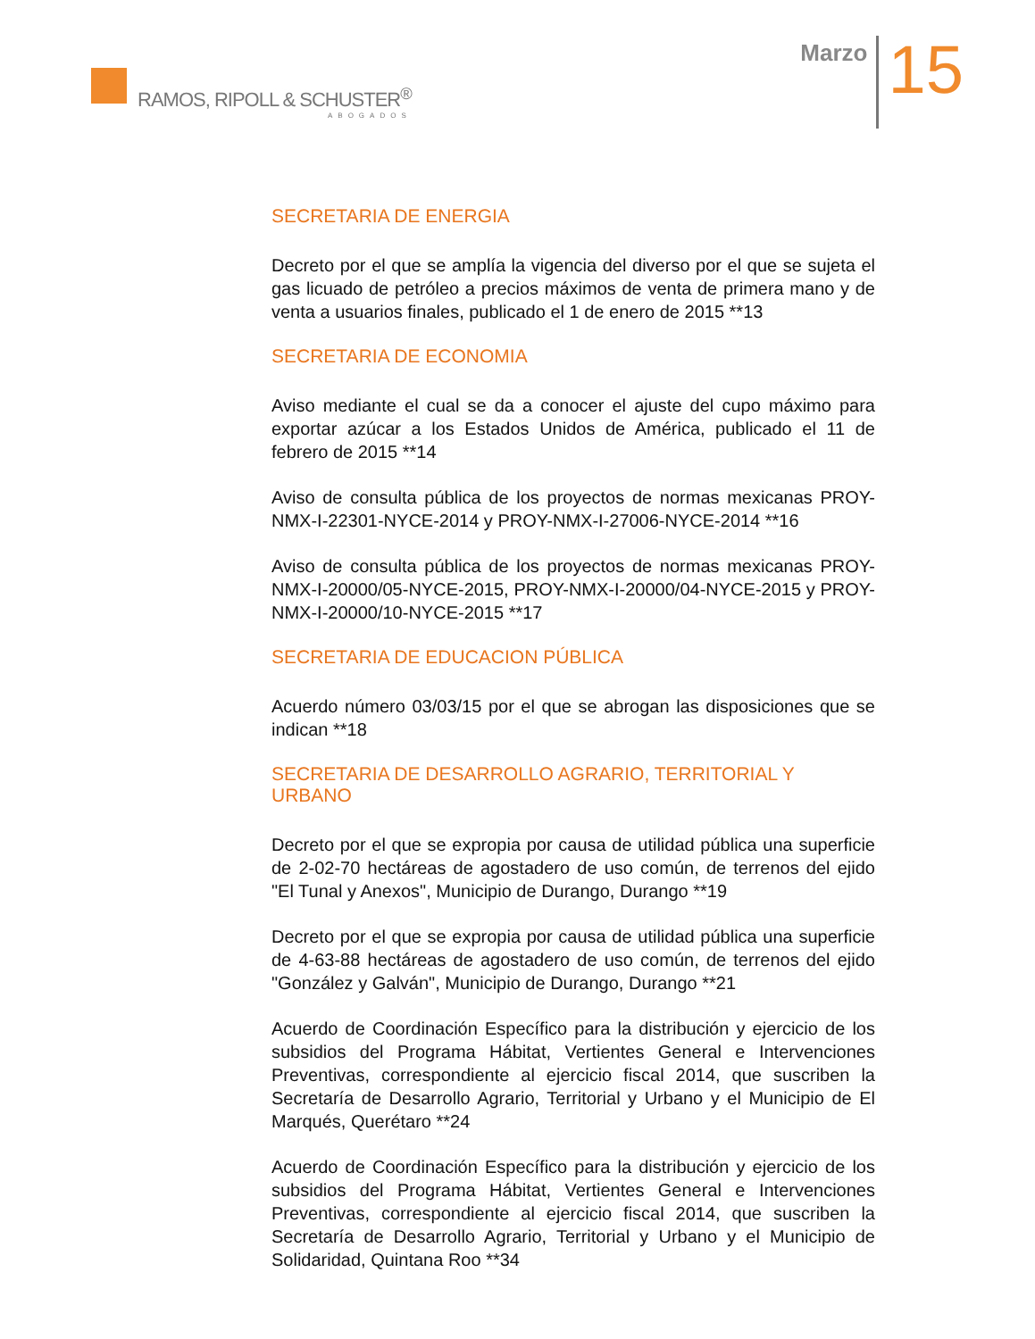RAMOS, RIPOLL & SCHUSTER<sup>®</sup>
ABOGADOS
Marzo
15
SECRETARIA DE ENERGIA
Decreto por el que se amplía la vigencia del diverso por el que se sujeta el gas licuado de petróleo a precios máximos de venta de primera mano y de venta a usuarios finales, publicado el 1 de enero de 2015 **13
SECRETARIA DE ECONOMIA
Aviso mediante el cual se da a conocer el ajuste del cupo máximo para exportar azúcar a los Estados Unidos de América, publicado el 11 de febrero de 2015 **14
Aviso de consulta pública de los proyectos de normas mexicanas PROY-NMX-I-22301-NYCE-2014 y PROY-NMX-I-27006-NYCE-2014 **16
Aviso de consulta pública de los proyectos de normas mexicanas PROY-NMX-I-20000/05-NYCE-2015, PROY-NMX-I-20000/04-NYCE-2015 y PROY-NMX-I-20000/10-NYCE-2015 **17
SECRETARIA DE EDUCACION PÚBLICA
Acuerdo número 03/03/15 por el que se abrogan las disposiciones que se indican **18
SECRETARIA DE DESARROLLO AGRARIO, TERRITORIAL Y URBANO
Decreto por el que se expropia por causa de utilidad pública una superficie de 2-02-70 hectáreas de agostadero de uso común, de terrenos del ejido "El Tunal y Anexos", Municipio de Durango, Durango **19
Decreto por el que se expropia por causa de utilidad pública una superficie de 4-63-88 hectáreas de agostadero de uso común, de terrenos del ejido "González y Galván", Municipio de Durango, Durango **21
Acuerdo de Coordinación Específico para la distribución y ejercicio de los subsidios del Programa Hábitat, Vertientes General e Intervenciones Preventivas, correspondiente al ejercicio fiscal 2014, que suscriben la Secretaría de Desarrollo Agrario, Territorial y Urbano y el Municipio de El Marqués, Querétaro **24
Acuerdo de Coordinación Específico para la distribución y ejercicio de los subsidios del Programa Hábitat, Vertientes General e Intervenciones Preventivas, correspondiente al ejercicio fiscal 2014, que suscriben la Secretaría de Desarrollo Agrario, Territorial y Urbano y el Municipio de Solidaridad, Quintana Roo **34